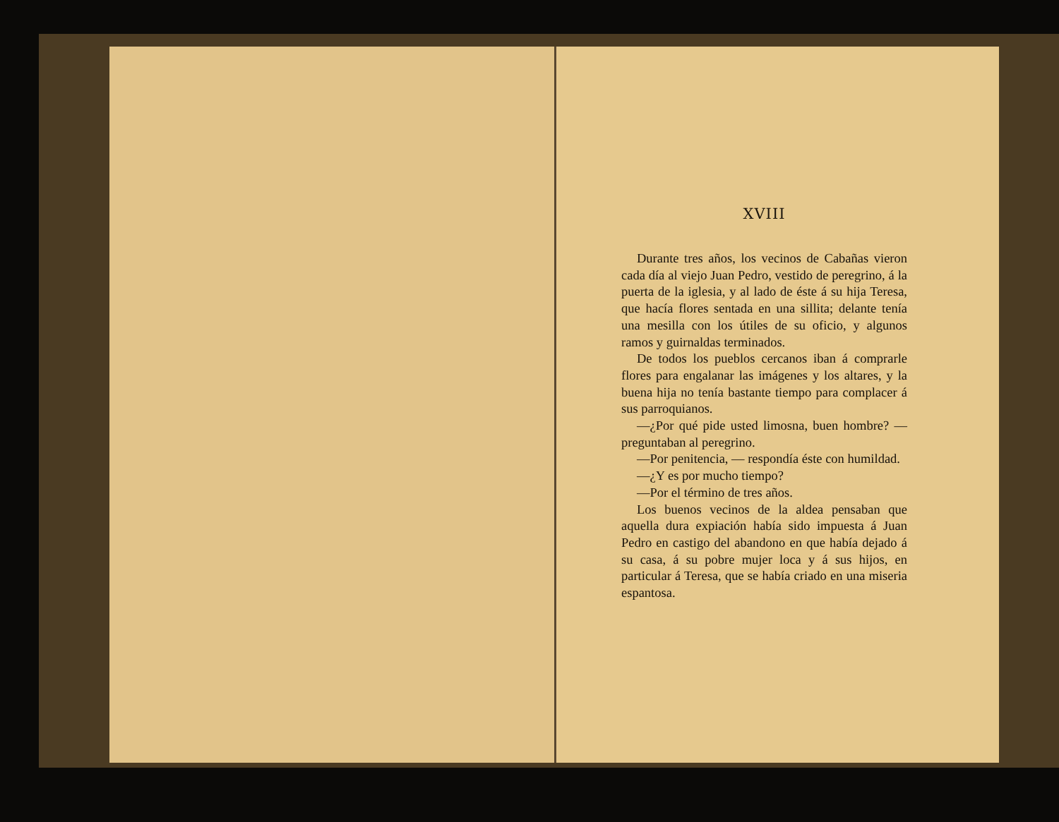XVIII
Durante tres años, los vecinos de Cabañas vieron cada día al viejo Juan Pedro, vestido de peregrino, á la puerta de la iglesia, y al lado de éste á su hija Teresa, que hacía flores sentada en una sillita; delante tenía una mesilla con los útiles de su oficio, y algunos ramos y guirnaldas terminados.
De todos los pueblos cercanos iban á comprarle flores para engalanar las imágenes y los altares, y la buena hija no tenía bastante tiempo para complacer á sus parroquianos.
—¿Por qué pide usted limosna, buen hombre? —preguntaban al peregrino.
—Por penitencia, — respondía éste con humildad.
—¿Y es por mucho tiempo?
—Por el término de tres años.
Los buenos vecinos de la aldea pensaban que aquella dura expiación había sido impuesta á Juan Pedro en castigo del abandono en que había dejado á su casa, á su pobre mujer loca y á sus hijos, en particular á Teresa, que se había criado en una miseria espantosa.